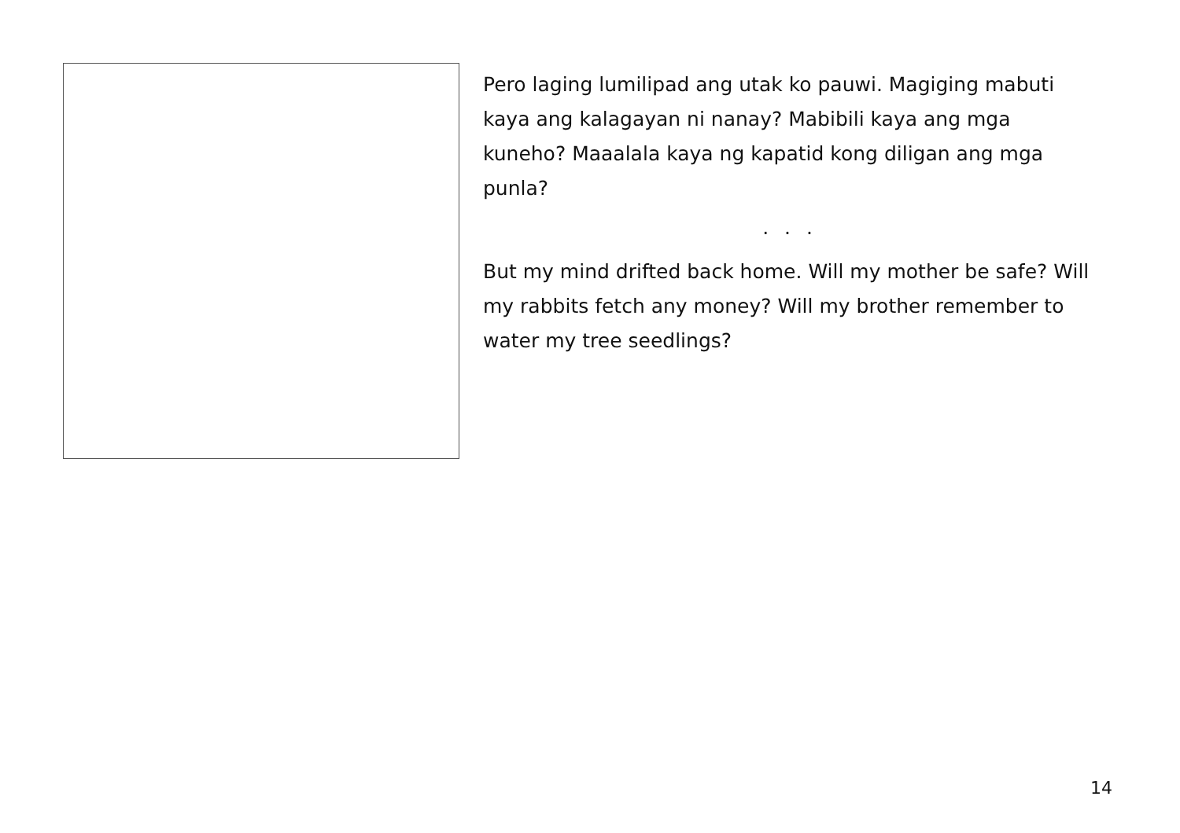Pero laging lumilipad ang utak ko pauwi. Magiging mabuti kaya ang kalagayan ni nanay? Mabibili kaya ang mga kuneho? Maaalala kaya ng kapatid kong diligan ang mga punla?
. . .
But my mind drifted back home. Will my mother be safe? Will my rabbits fetch any money? Will my brother remember to water my tree seedlings?
14